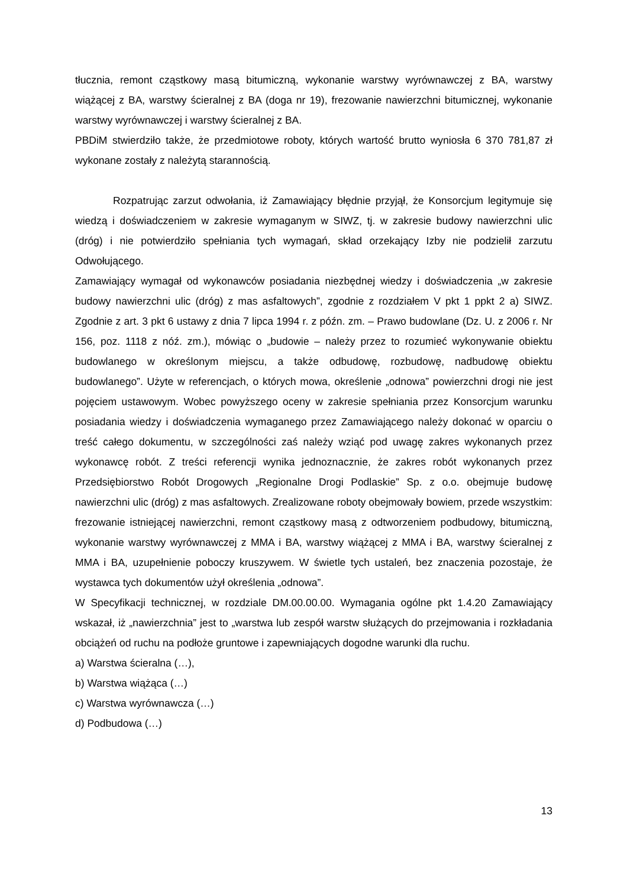tłucznia, remont cząstkowy masą bitumiczną, wykonanie warstwy wyrównawczej z BA, warstwy wiążącej z BA, warstwy ścieralnej z BA (doga nr 19), frezowanie nawierzchni bitumicznej, wykonanie warstwy wyrównawczej i warstwy ścieralnej z BA.
PBDiM stwierdziło także, że przedmiotowe roboty, których wartość brutto wyniosła 6 370 781,87 zł wykonane zostały z należytą starannością.
Rozpatrując zarzut odwołania, iż Zamawiający błędnie przyjął, że Konsorcjum legitymuje się wiedzą i doświadczeniem w zakresie wymaganym w SIWZ, tj. w zakresie budowy nawierzchni ulic (dróg) i nie potwierdziło spełniania tych wymagań, skład orzekający Izby nie podzielił zarzutu Odwołującego.
Zamawiający wymagał od wykonawców posiadania niezbędnej wiedzy i doświadczenia „w zakresie budowy nawierzchni ulic (dróg) z mas asfaltowych”, zgodnie z rozdziałem V pkt 1 ppkt 2 a) SIWZ. Zgodnie z art. 3 pkt 6 ustawy z dnia 7 lipca 1994 r. z późn. zm. – Prawo budowlane (Dz. U. z 2006 r. Nr 156, poz. 1118 z nóź. zm.), mówiąc o „budowie – należy przez to rozumieć wykonywanie obiektu budowlanego w określonym miejscu, a także odbudowę, rozbudowę, nadbudowę obiektu budowlanego”. Użyte w referencjach, o których mowa, określenie „odnowa” powierzchni drogi nie jest pojęciem ustawowym. Wobec powyższego oceny w zakresie spełniania przez Konsorcjum warunku posiadania wiedzy i doświadczenia wymaganego przez Zamawiającego należy dokonać w oparciu o treść całego dokumentu, w szczególności zaś należy wziąć pod uwagę zakres wykonanych przez wykonawcę robót. Z treści referencji wynika jednoznacznie, że zakres robót wykonanych przez Przedsiębiorstwo Robót Drogowych „Regionalne Drogi Podlaskie” Sp. z o.o. obejmuje budowę nawierzchni ulic (dróg) z mas asfaltowych. Zrealizowane roboty obejmowały bowiem, przede wszystkim: frezowanie istniejącej nawierzchni, remont cząstkowy masą z odtworzeniem podbudowy, bitumiczną, wykonanie warstwy wyrównawczej z MMA i BA, warstwy wiążącej z MMA i BA, warstwy ścieralnej z MMA i BA, uzupełnienie poboczy kruszywem. W świetle tych ustaleń, bez znaczenia pozostaje, że wystawca tych dokumentów użył określenia „odnowa”.
W Specyfikacji technicznej, w rozdziale DM.00.00.00. Wymagania ogólne pkt 1.4.20 Zamawiający wskazał, iż „nawierzchnia” jest to „warstwa lub zespół warstw służących do przejmowania i rozkładania obciążeń od ruchu na podłoże gruntowe i zapewniających dogodne warunki dla ruchu.
a) Warstwa ścieralna (…),
b) Warstwa wiążąca (…)
c) Warstwa wyrównawcza (…)
d) Podbudowa (…)
13